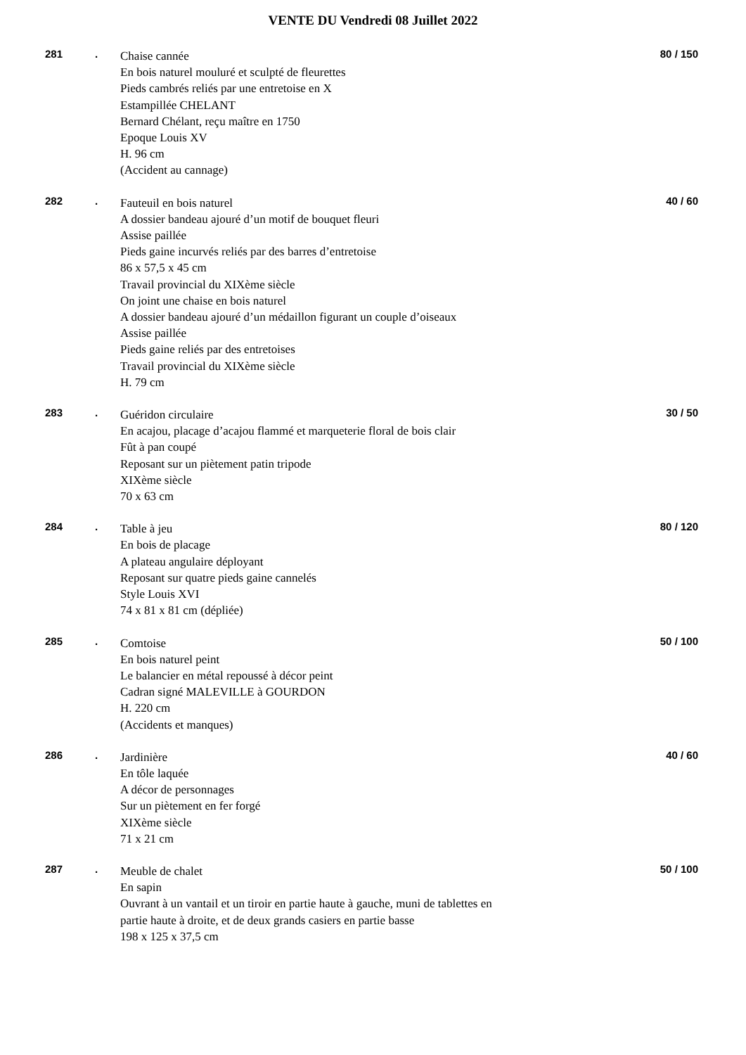VENTE DU Vendredi 08 Juillet 2022
281 .
Chaise cannée
En bois naturel mouluré et sculpté de fleurettes
Pieds cambrés reliés par une entretoise en X
Estampillée CHELANT
Bernard Chélant, reçu maître en 1750
Epoque Louis XV
H. 96 cm
(Accident au cannage)
80 / 150
282 .
Fauteuil en bois naturel
A dossier bandeau ajouré d’un motif de bouquet fleuri
Assise paillée
Pieds gaine incurvés reliés par des barres d’entretoise
86 x 57,5 x 45 cm
Travail provincial du XIXème siècle
On joint une chaise en bois naturel
A dossier bandeau ajouré d’un médaillon figurant un couple d’oiseaux
Assise paillée
Pieds gaine reliés par des entretoises
Travail provincial du XIXème siècle
H. 79 cm
40 / 60
283 .
Guéridon circulaire
En acajou, placage d’acajou flammé et marqueterie floral de bois clair
Fût à pan coupé
Reposant sur un piètement patin tripode
XIXème siècle
70 x 63 cm
30 / 50
284 .
Table à jeu
En bois de placage
A plateau angulaire déployant
Reposant sur quatre pieds gaine cannelés
Style Louis XVI
74 x 81 x 81 cm (dépliée)
80 / 120
285 .
Comtoise
En bois naturel peint
Le balancier en métal repoussé à décor peint
Cadran signé MALEVILLE à GOURDON
H. 220 cm
(Accidents et manques)
50 / 100
286 .
Jardinière
En tôle laquée
A décor de personnages
Sur un piètement en fer forgé
XIXème siècle
71 x 21 cm
40 / 60
287 .
Meuble de chalet
En sapin
Ouvrant à un vantail et un tiroir en partie haute à gauche, muni de tablettes en partie haute à droite, et de deux grands casiers en partie basse
198 x 125 x 37,5 cm
50 / 100